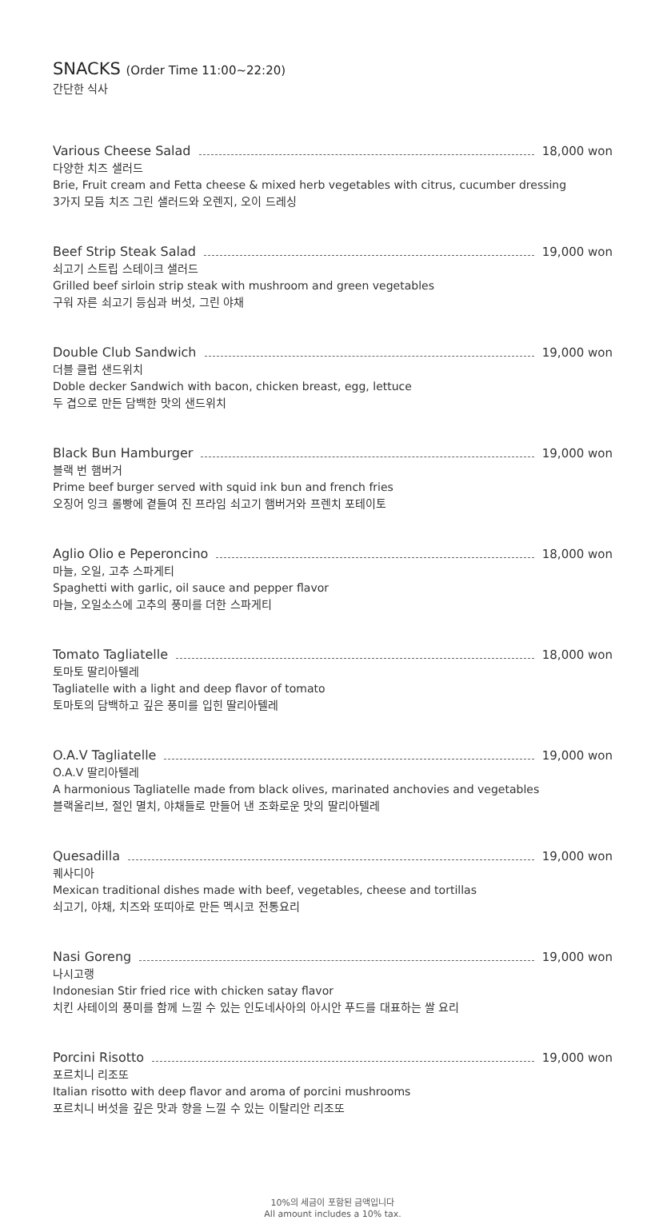SNACKS (Order Time 11:00~22:20)
간단한 식사
Various Cheese Salad 18,000 won
다양한 치즈 샐러드
Brie, Fruit cream and Fetta cheese & mixed herb vegetables with citrus, cucumber dressing
3가지 모듬 치즈 그린 샐러드와 오렌지, 오이 드레싱
Beef Strip Steak Salad 19,000 won
쇠고기 스트립 스테이크 샐러드
Grilled beef sirloin strip steak with mushroom and green vegetables
구워 자른 쇠고기 등심과 버섯, 그린 야채
Double Club Sandwich 19,000 won
더블 클럽 샌드위치
Doble decker Sandwich with bacon, chicken breast, egg, lettuce
두 겹으로 만든 담백한 맛의 샌드위치
Black Bun Hamburger 19,000 won
블랙 번 햄버거
Prime beef burger served with squid ink bun and french fries
오징어 잉크 롤빵에 곁들여 진 프라임 쇠고기 햄버거와 프렌치 포테이토
Aglio Olio e Peperoncino 18,000 won
마늘, 오일, 고추 스파게티
Spaghetti with garlic, oil sauce and pepper flavor
마늘, 오일소스에 고추의 풍미를 더한 스파게티
Tomato Tagliatelle 18,000 won
토마토 딸리아텔레
Tagliatelle with a light and deep flavor of tomato
토마토의 담백하고 깊은 풍미를 입힌 딸리아텔레
O.A.V Tagliatelle 19,000 won
O.A.V 딸리아텔레
A harmonious Tagliatelle made from black olives, marinated anchovies and vegetables
블랙올리브, 절인 멸치, 야채들로 만들어 낸 조화로운 맛의 딸리아텔레
Quesadilla 19,000 won
퀘사디아
Mexican traditional dishes made with beef, vegetables, cheese and tortillas
쇠고기, 야채, 치즈와 또띠아로 만든 멕시코 전통요리
Nasi Goreng 19,000 won
나시고랭
Indonesian Stir fried rice with chicken satay flavor
치킨 사테이의 풍미를 함께 느낄 수 있는 인도네사아의 아시안 푸드를 대표하는 쌀 요리
Porcini Risotto 19,000 won
포르치니 리조또
Italian risotto with deep flavor and aroma of porcini mushrooms
포르치니 버섯을 깊은 맛과 향을 느낄 수 있는 이탈리안 리조또
10%의 세금이 포함된 금액입니다
All amount includes a 10% tax.